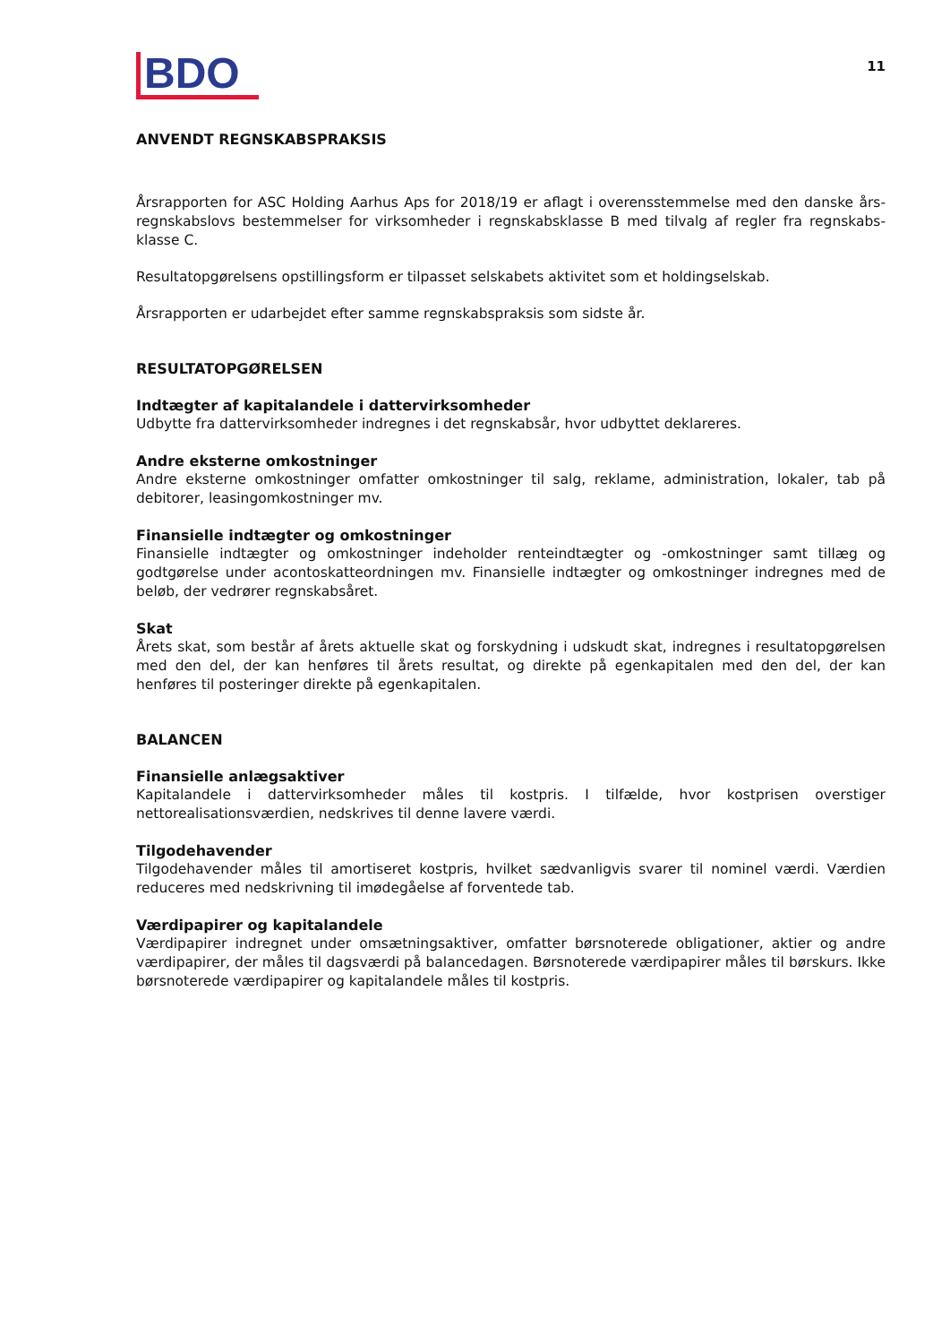BDO
11
ANVENDT REGNSKABSPRAKSIS
Årsrapporten for ASC Holding Aarhus Aps for 2018/19 er aflagt i overensstemmelse med den danske års­regnskabslovs bestemmelser for virksomheder i regnskabsklasse B med tilvalg af regler fra regnskabs­klasse C.
Resultatopgørelsens opstillingsform er tilpasset selskabets aktivitet som et holdingselskab.
Årsrapporten er udarbejdet efter samme regnskabspraksis som sidste år.
RESULTATOPGØRELSEN
Indtægter af kapitalandele i dattervirksomheder
Udbytte fra dattervirksomheder indregnes i det regnskabsår, hvor udbyttet deklareres.
Andre eksterne omkostninger
Andre eksterne omkostninger omfatter omkostninger til salg, reklame, administration, lokaler, tab på debitorer, leasingomkostninger mv.
Finansielle indtægter og omkostninger
Finansielle indtægter og omkostninger indeholder renteindtægter og -omkostninger samt tillæg og godtgørelse under acontoskatteordningen mv. Finansielle indtægter og omkostninger indregnes med de beløb, der vedrører regnskabsåret.
Skat
Årets skat, som består af årets aktuelle skat og forskydning i udskudt skat, indregnes i resultatop­gørelsen med den del, der kan henføres til årets resultat, og direkte på egenkapitalen med den del, der kan henføres til posteringer direkte på egenkapitalen.
BALANCEN
Finansielle anlægsaktiver
Kapitalandele i dattervirksomheder måles til kostpris. I tilfælde, hvor kostprisen overstiger nettorealisationsværdien, nedskrives til denne lavere værdi.
Tilgodehavender
Tilgodehavender måles til amortiseret kostpris, hvilket sædvanligvis svarer til nominel værdi. Værdien reduceres med nedskrivning til imødegåelse af forventede tab.
Værdipapirer og kapitalandele
Værdipapirer indregnet under omsætningsaktiver, omfatter børsnoterede obligationer, aktier og andre værdipapirer, der måles til dagsværdi på balancedagen. Børsnoterede værdipapirer måles til børskurs. Ikke børsnoterede værdipapirer og kapitalandele måles til kostpris.